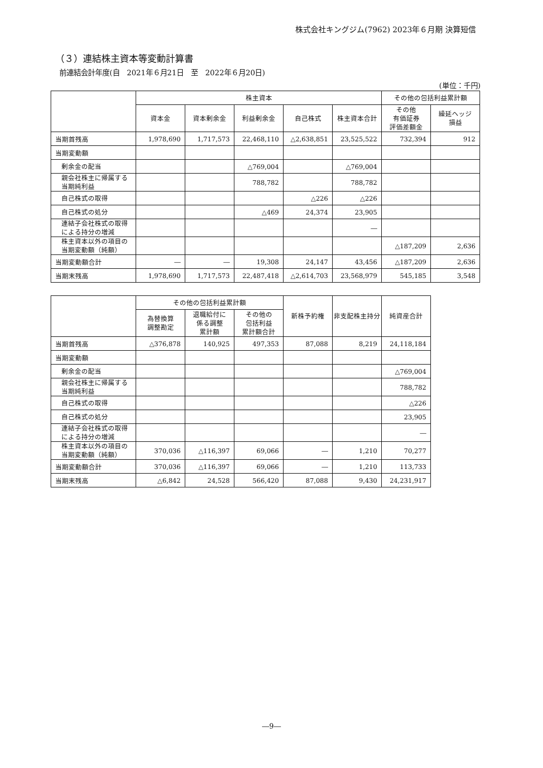株式会社キングジム(7962) 2023年６月期 決算短信
（３）連結株主資本等変動計算書
前連結会計年度(自　2021年６月21日　至　2022年６月20日)
(単位：千円)
| | 株主資本 | | | | | その他の包括利益累計額 | |
| --- | --- | --- | --- | --- | --- | --- | --- |
| | 資本金 | 資本剰余金 | 利益剰余金 | 自己株式 | 株主資本合計 | その他 有価証券 評価差額金 | 繰延ヘッジ 損益 |
| 当期首残高 | 1,978,690 | 1,717,573 | 22,468,110 | △2,638,851 | 23,525,522 | 732,394 | 912 |
| 当期変動額 | | | | | | | |
| 剰余金の配当 | | | △769,004 | | △769,004 | | |
| 親会社株主に帰属する 当期純利益 | | | 788,782 | | 788,782 | | |
| 自己株式の取得 | | | | △226 | △226 | | |
| 自己株式の処分 | | | △469 | 24,374 | 23,905 | | |
| 連結子会社株式の取得 による持分の増減 | | | | | ― | | |
| 株主資本以外の項目の 当期変動額（純額） | | | | | | △187,209 | 2,636 |
| 当期変動額合計 | ― | ― | 19,308 | 24,147 | 43,456 | △187,209 | 2,636 |
| 当期末残高 | 1,978,690 | 1,717,573 | 22,487,418 | △2,614,703 | 23,568,979 | 545,185 | 3,548 |
| | その他の包括利益累計額 | | | 新株予約権 | 非支配株主持分 | 純資産合計 |
| --- | --- | --- | --- | --- | --- | --- |
| | 為替換算 調整勘定 | 退職給付に 係る調整 累計額 | その他の 包括利益 累計額合計 | | | |
| 当期首残高 | △376,878 | 140,925 | 497,353 | 87,088 | 8,219 | 24,118,184 |
| 当期変動額 | | | | | | |
| 剰余金の配当 | | | | | | △769,004 |
| 親会社株主に帰属する 当期純利益 | | | | | | 788,782 |
| 自己株式の取得 | | | | | | △226 |
| 自己株式の処分 | | | | | | 23,905 |
| 連結子会社株式の取得 による持分の増減 | | | | | | ― |
| 株主資本以外の項目の 当期変動額（純額） | 370,036 | △116,397 | 69,066 | ― | 1,210 | 70,277 |
| 当期変動額合計 | 370,036 | △116,397 | 69,066 | ― | 1,210 | 113,733 |
| 当期末残高 | △6,842 | 24,528 | 566,420 | 87,088 | 9,430 | 24,231,917 |
―9―